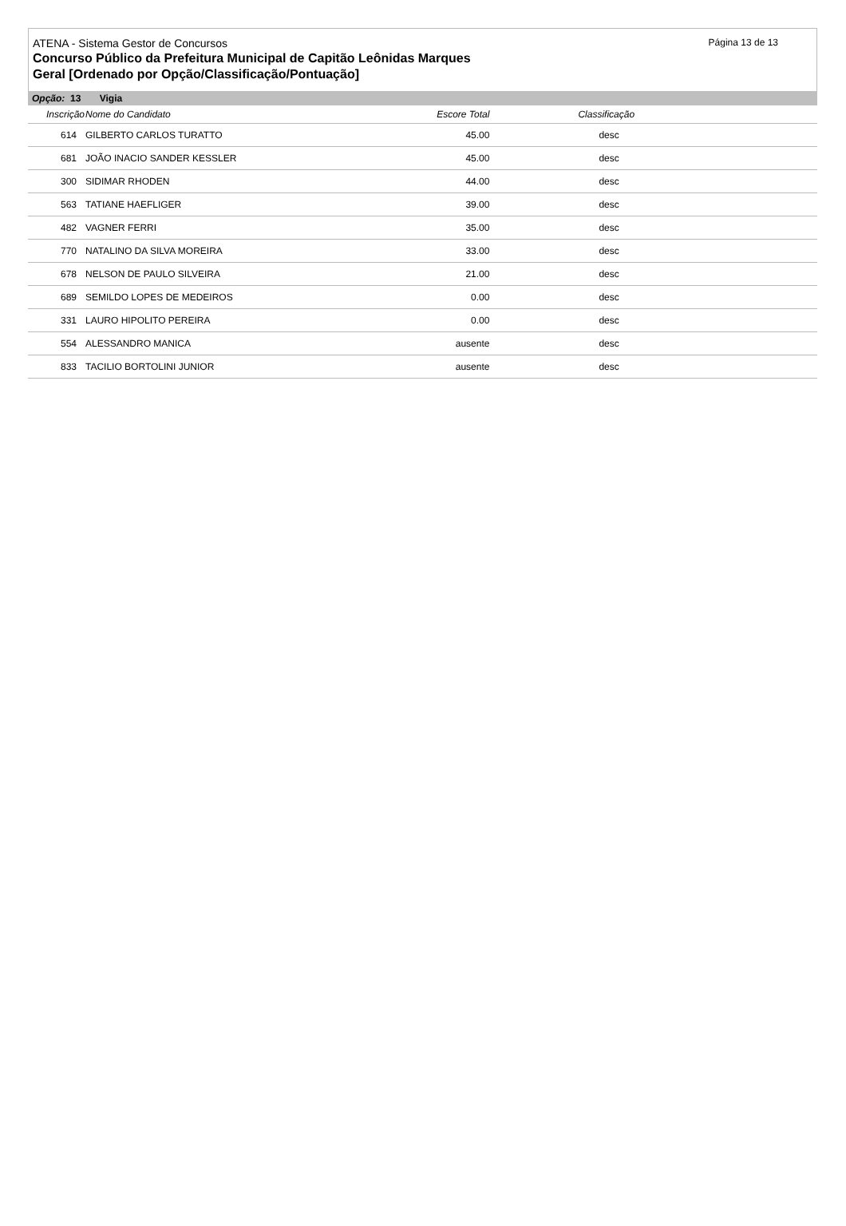Página 13 de 13
ATENA - Sistema Gestor de Concursos
Concurso Público da Prefeitura Municipal de Capitão Leônidas Marques
Geral [Ordenado por Opção/Classificação/Pontuação]
Opção: 13 Vigia
| Inscrição | Nome do Candidato | Escore Total | Classificação |
| --- | --- | --- | --- |
| 614 | GILBERTO CARLOS TURATTO | 45.00 | desc |
| 681 | JOÃO INACIO SANDER KESSLER | 45.00 | desc |
| 300 | SIDIMAR RHODEN | 44.00 | desc |
| 563 | TATIANE HAEFLIGER | 39.00 | desc |
| 482 | VAGNER FERRI | 35.00 | desc |
| 770 | NATALINO DA SILVA MOREIRA | 33.00 | desc |
| 678 | NELSON DE PAULO SILVEIRA | 21.00 | desc |
| 689 | SEMILDO LOPES DE MEDEIROS | 0.00 | desc |
| 331 | LAURO HIPOLITO PEREIRA | 0.00 | desc |
| 554 | ALESSANDRO MANICA | ausente | desc |
| 833 | TACILIO BORTOLINI JUNIOR | ausente | desc |